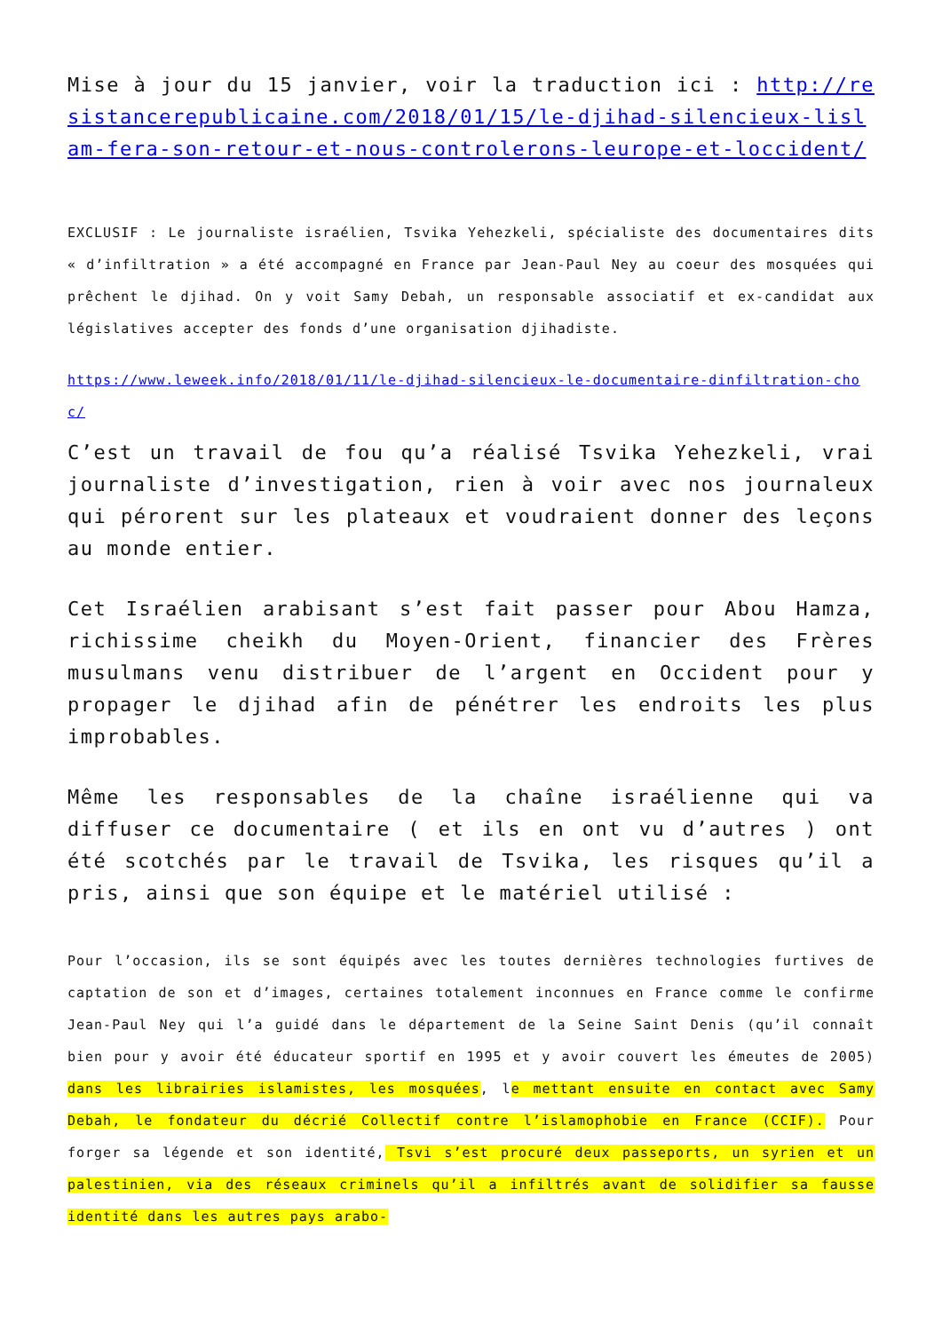Mise à jour du 15 janvier, voir la traduction ici : http://resistancerepublicaine.com/2018/01/15/le-djihad-silencieux-lislam-fera-son-retour-et-nous-controlerons-leurope-et-loccident/
EXCLUSIF : Le journaliste israélien, Tsvika Yehezkeli, spécialiste des documentaires dits « d’infiltration » a été accompagné en France par Jean-Paul Ney au coeur des mosquées qui prêchent le djihad. On y voit Samy Debah, un responsable associatif et ex-candidat aux législatives accepter des fonds d’une organisation djihadiste.
https://www.leweek.info/2018/01/11/le-djihad-silencieux-le-documentaire-dinfiltration-choc/
C’est un travail de fou qu’a réalisé Tsvika Yehezkeli, vrai journaliste d’investigation, rien à voir avec nos journaleux qui pérorent sur les plateaux et voudraient donner des leçons au monde entier.
Cet Israélien arabisant s’est fait passer pour Abou Hamza, richissime cheikh du Moyen-Orient, financier des Frères musulmans venu distribuer de l’argent en Occident pour y propager le djihad afin de pénétrer les endroits les plus improbables.
Même les responsables de la chaîne israélienne qui va diffuser ce documentaire ( et ils en ont vu d’autres ) ont été scotchés par le travail de Tsvika, les risques qu’il a pris, ainsi que son équipe et le matériel utilisé :
Pour l’occasion, ils se sont équipés avec les toutes dernières technologies furtives de captation de son et d’images, certaines totalement inconnues en France comme le confirme Jean-Paul Ney qui l’a guidé dans le département de la Seine Saint Denis (qu’il connaît bien pour y avoir été éducateur sportif en 1995 et y avoir couvert les émeutes de 2005) dans les librairies islamistes, les mosquées, le mettant ensuite en contact avec Samy Debah, le fondateur du décrié Collectif contre l’islamophobie en France (CCIF). Pour forger sa légende et son identité, Tsvi s’est procuré deux passeports, un syrien et un palestinien, via des réseaux criminels qu’il a infiltrés avant de solidifier sa fausse identité dans les autres pays arabo-